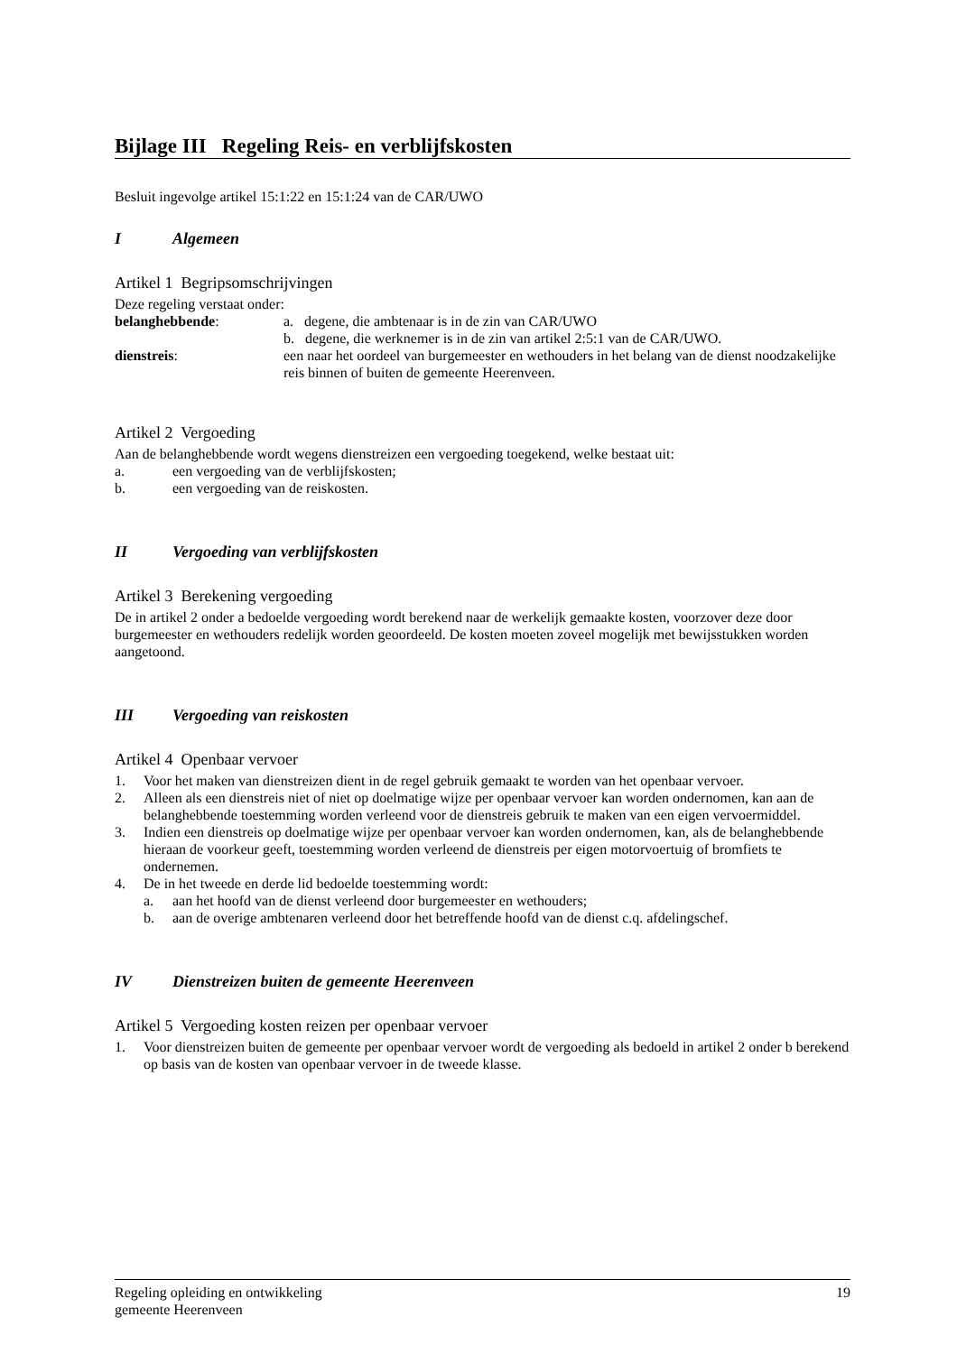Bijlage III Regeling Reis- en verblijfskosten
Besluit ingevolge artikel 15:1:22 en 15:1:24 van de CAR/UWO
I Algemeen
Artikel 1 Begripsomschrijvingen
Deze regeling verstaat onder:
belanghebbende: a. degene, die ambtenaar is in de zin van CAR/UWO
b. degene, die werknemer is in de zin van artikel 2:5:1 van de CAR/UWO.
dienstreis: een naar het oordeel van burgemeester en wethouders in het belang van de dienst noodzakelijke reis binnen of buiten de gemeente Heerenveen.
Artikel 2 Vergoeding
Aan de belanghebbende wordt wegens dienstreizen een vergoeding toegekend, welke bestaat uit:
a. een vergoeding van de verblijfskosten;
b. een vergoeding van de reiskosten.
II Vergoeding van verblijfskosten
Artikel 3 Berekening vergoeding
De in artikel 2 onder a bedoelde vergoeding wordt berekend naar de werkelijk gemaakte kosten, voorzover deze door burgemeester en wethouders redelijk worden geoordeeld. De kosten moeten zoveel mogelijk met bewijsstukken worden aangetoond.
III Vergoeding van reiskosten
Artikel 4 Openbaar vervoer
1. Voor het maken van dienstreizen dient in de regel gebruik gemaakt te worden van het openbaar vervoer.
2. Alleen als een dienstreis niet of niet op doelmatige wijze per openbaar vervoer kan worden ondernomen, kan aan de belanghebbende toestemming worden verleend voor de dienstreis gebruik te maken van een eigen vervoermiddel.
3. Indien een dienstreis op doelmatige wijze per openbaar vervoer kan worden ondernomen, kan, als de belanghebbende hieraan de voorkeur geeft, toestemming worden verleend de dienstreis per eigen motorvoertuig of bromfiets te ondernemen.
4. De in het tweede en derde lid bedoelde toestemming wordt:
a. aan het hoofd van de dienst verleend door burgemeester en wethouders;
b. aan de overige ambtenaren verleend door het betreffende hoofd van de dienst c.q. afdelingschef.
IV Dienstreizen buiten de gemeente Heerenveen
Artikel 5 Vergoeding kosten reizen per openbaar vervoer
1. Voor dienstreizen buiten de gemeente per openbaar vervoer wordt de vergoeding als bedoeld in artikel 2 onder b berekend op basis van de kosten van openbaar vervoer in de tweede klasse.
Regeling opleiding en ontwikkeling
gemeente Heerenveen
19